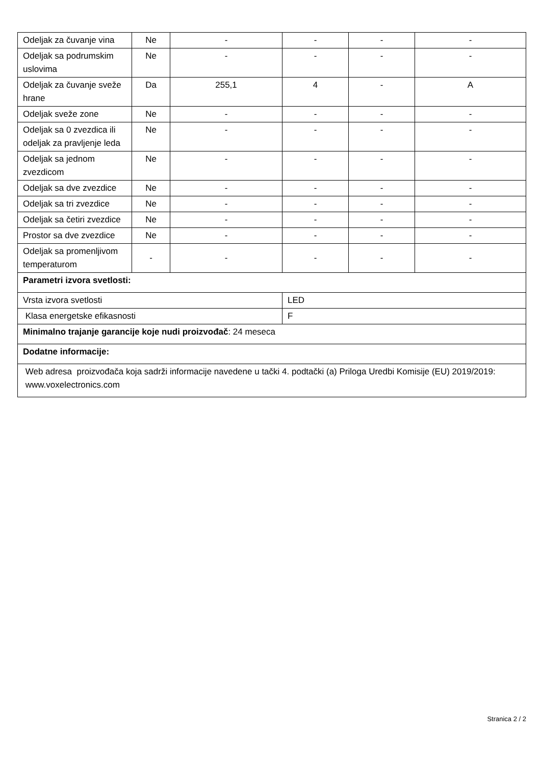| Odeljak za čuvanje vina | Ne | - | - | - | - |
| Odeljak sa podrumskim uslovima | Ne | - | - | - | - |
| Odeljak za čuvanje sveže hrane | Da | 255,1 | 4 | - | A |
| Odeljak sveže zone | Ne | - | - | - | - |
| Odeljak sa 0 zvezdica ili odeljak za pravljenje leda | Ne | - | - | - | - |
| Odeljak sa jednom zvezdicom | Ne | - | - | - | - |
| Odeljak sa dve zvezdice | Ne | - | - | - | - |
| Odeljak sa tri zvezdice | Ne | - | - | - | - |
| Odeljak sa četiri zvezdice | Ne | - | - | - | - |
| Prostor sa dve zvezdice | Ne | - | - | - | - |
| Odeljak sa promenljivom temperaturom | - | - | - | - | - |
| Parametri izvora svetlosti: | | | | | |
| Vrsta izvora svetlosti | | | LED | | |
| Klasa energetske efikasnosti | | | F | | |
| Minimalno trajanje garancije koje nudi proizvođač : 24 meseca | | | | | |
| Dodatne informacije: | | | | | |
| Web adresa proizvođača koja sadrži informacije navedene u tački 4. podtački (a) Priloga Uredbi Komisije (EU) 2019/2019: www.voxelectronics.com | | | | | |
Stranica 2 / 2